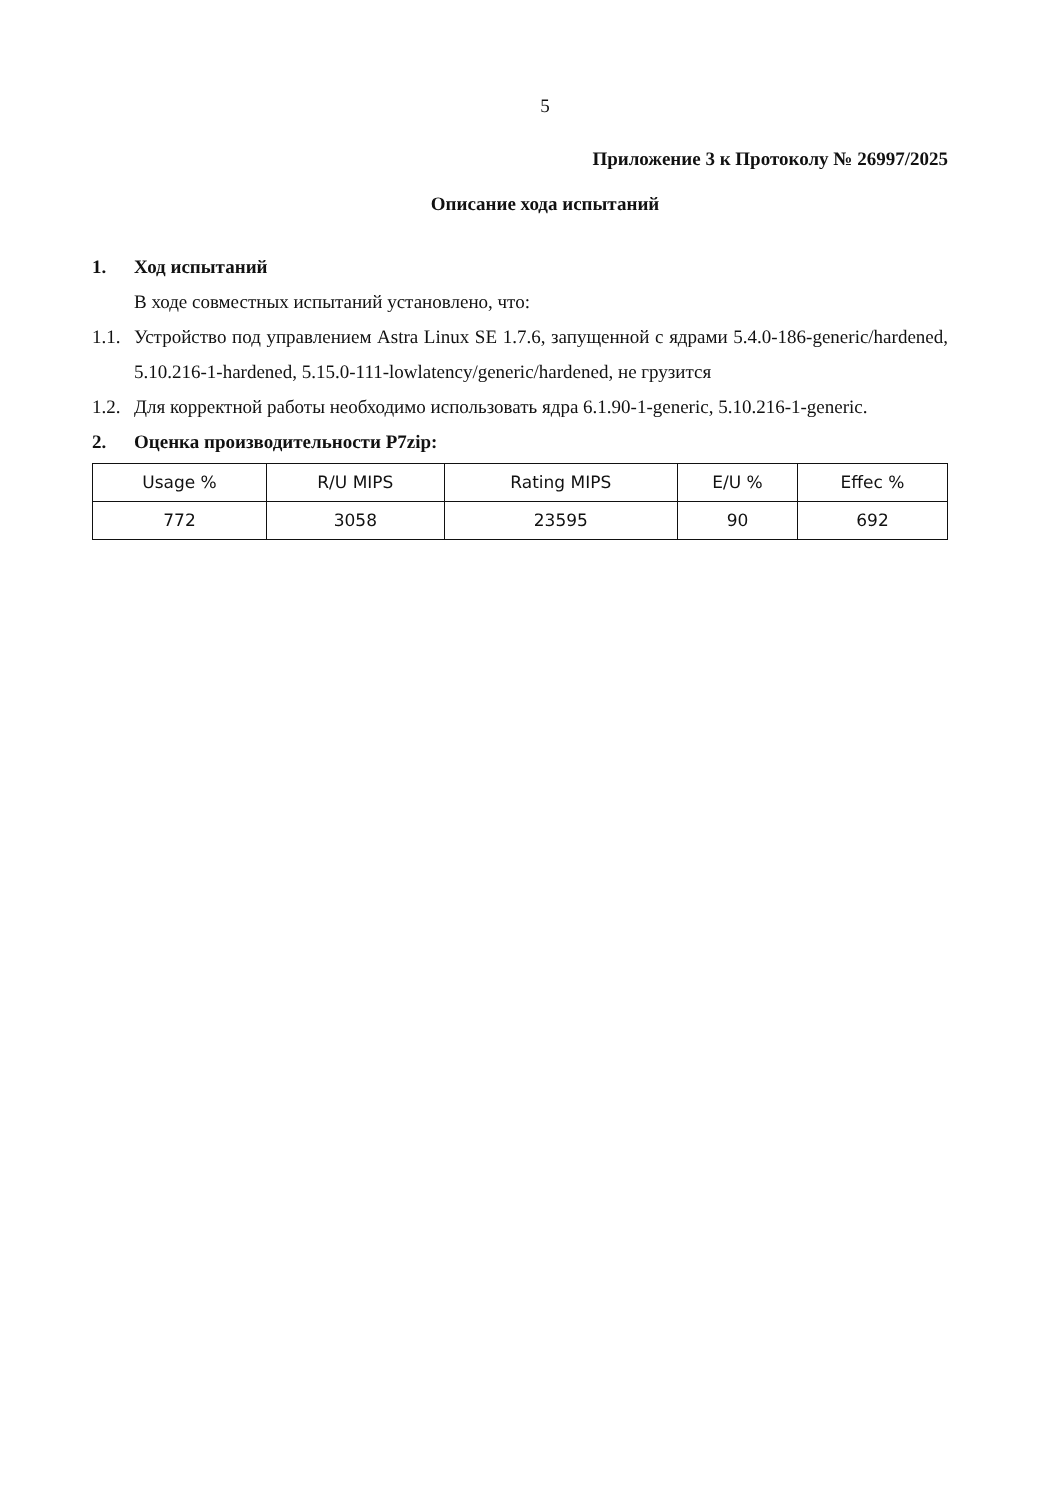5
Приложение 3 к Протоколу № 26997/2025
Описание хода испытаний
1. Ход испытаний
В ходе совместных испытаний установлено, что:
1.1. Устройство под управлением Astra Linux SE 1.7.6, запущенной с ядрами 5.4.0-186-generic/hardened, 5.10.216-1-hardened, 5.15.0-111-lowlatency/generic/hardened, не грузится
1.2. Для корректной работы необходимо использовать ядра 6.1.90-1-generic, 5.10.216-1-generic.
2. Оценка производительности P7zip:
| Usage % | R/U MIPS | Rating MIPS | E/U % | Effec % |
| --- | --- | --- | --- | --- |
| 772 | 3058 | 23595 | 90 | 692 |